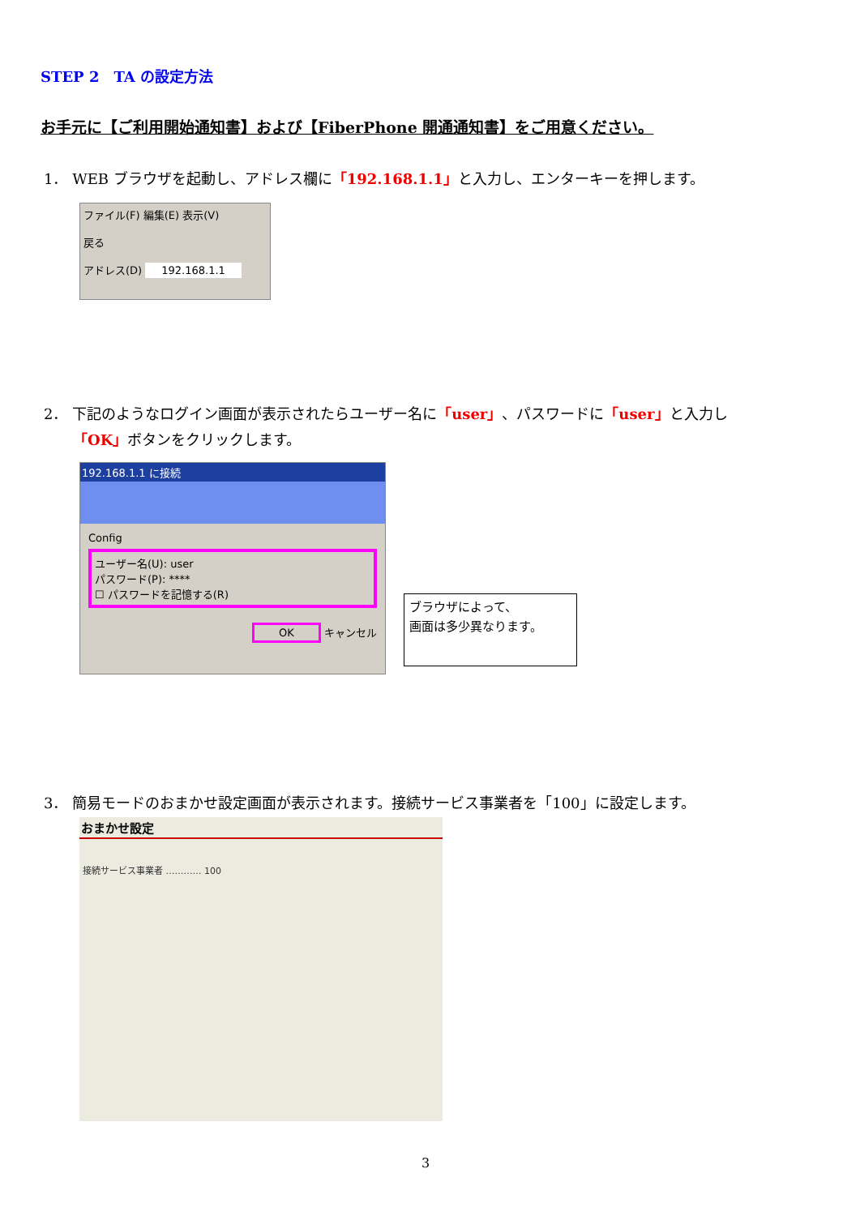STEP 2　TA の設定方法
お手元に【ご利用開始通知書】および【FiberPhone 開通通知書】をご用意ください。
1． WEB ブラウザを起動し、アドレス欄に「192.168.1.1」と入力し、エンターキーを押します。
ファイル(F) 編集(E) 表示(V)
戻る
アドレス(D) 192.168.1.1
2． 下記のようなログイン画面が表示されたらユーザー名に「user」、パスワードに「user」と入力し
　　「OK」ボタンをクリックします。
192.168.1.1 に接続
Config
ユーザー名(U): user
パスワード(P): ****
☐ パスワードを記憶する(R)
OK キャンセル
ブラウザによって、
画面は多少異なります。
3． 簡易モードのおまかせ設定画面が表示されます。接続サービス事業者を「100」に設定します。
おまかせ設定
接続サービス事業者 ………… 100
3